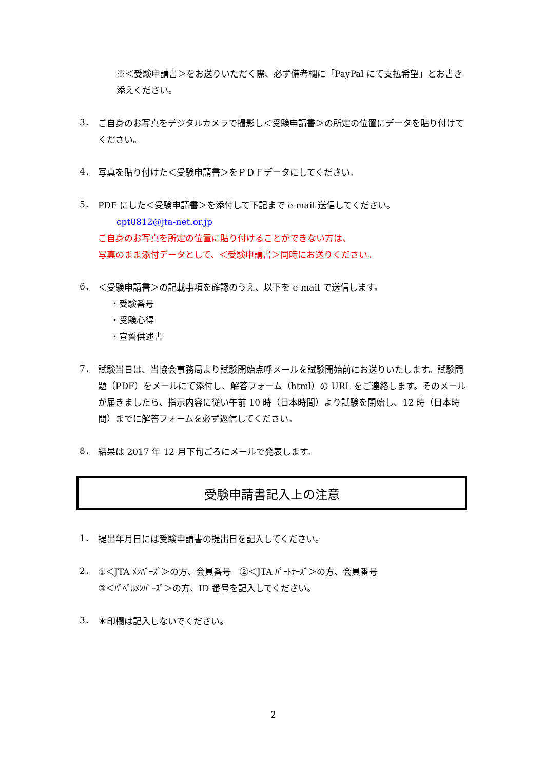※＜受験申請書＞をお送りいただく際、必ず備考欄に「PayPal にて支払希望」とお書き添えください。
3．
ご自身のお写真をデジタルカメラで撮影し＜受験申請書＞の所定の位置にデータを貼り付けてください。
4．
写真を貼り付けた＜受験申請書＞をＰＤＦデータにしてください。
5．
PDF にした＜受験申請書＞を添付して下記まで e-mail 送信してください。
cpt0812@jta-net.or.jp
ご自身のお写真を所定の位置に貼り付けることができない方は、
写真のまま添付データとして、＜受験申請書＞同時にお送りください。
6．
＜受験申請書＞の記載事項を確認のうえ、以下を e-mail で送信します。
・受験番号
・受験心得
・宣誓供述書
7．
試験当日は、当協会事務局より試験開始点呼メールを試験開始前にお送りいたします。試験問題（PDF）をメールにて添付し、解答フォーム（html）の URL をご連絡します。そのメールが届きましたら、指示内容に従い午前 10 時（日本時間）より試験を開始し、12 時（日本時間）までに解答フォームを必ず返信してください。
8．
結果は 2017 年 12 月下旬ごろにメールで発表します。
受験申請書記入上の注意
1．
提出年月日には受験申請書の提出日を記入してください。
2．
①＜JTA ﾒﾝﾊﾞｰｽﾞ＞の方、会員番号　②＜JTA ﾊﾟｰﾄﾅｰｽﾞ＞の方、会員番号
③＜ﾊﾞﾍﾞﾙﾒﾝﾊﾞｰｽﾞ＞の方、ID 番号を記入してください。
3．
＊印欄は記入しないでください。
2